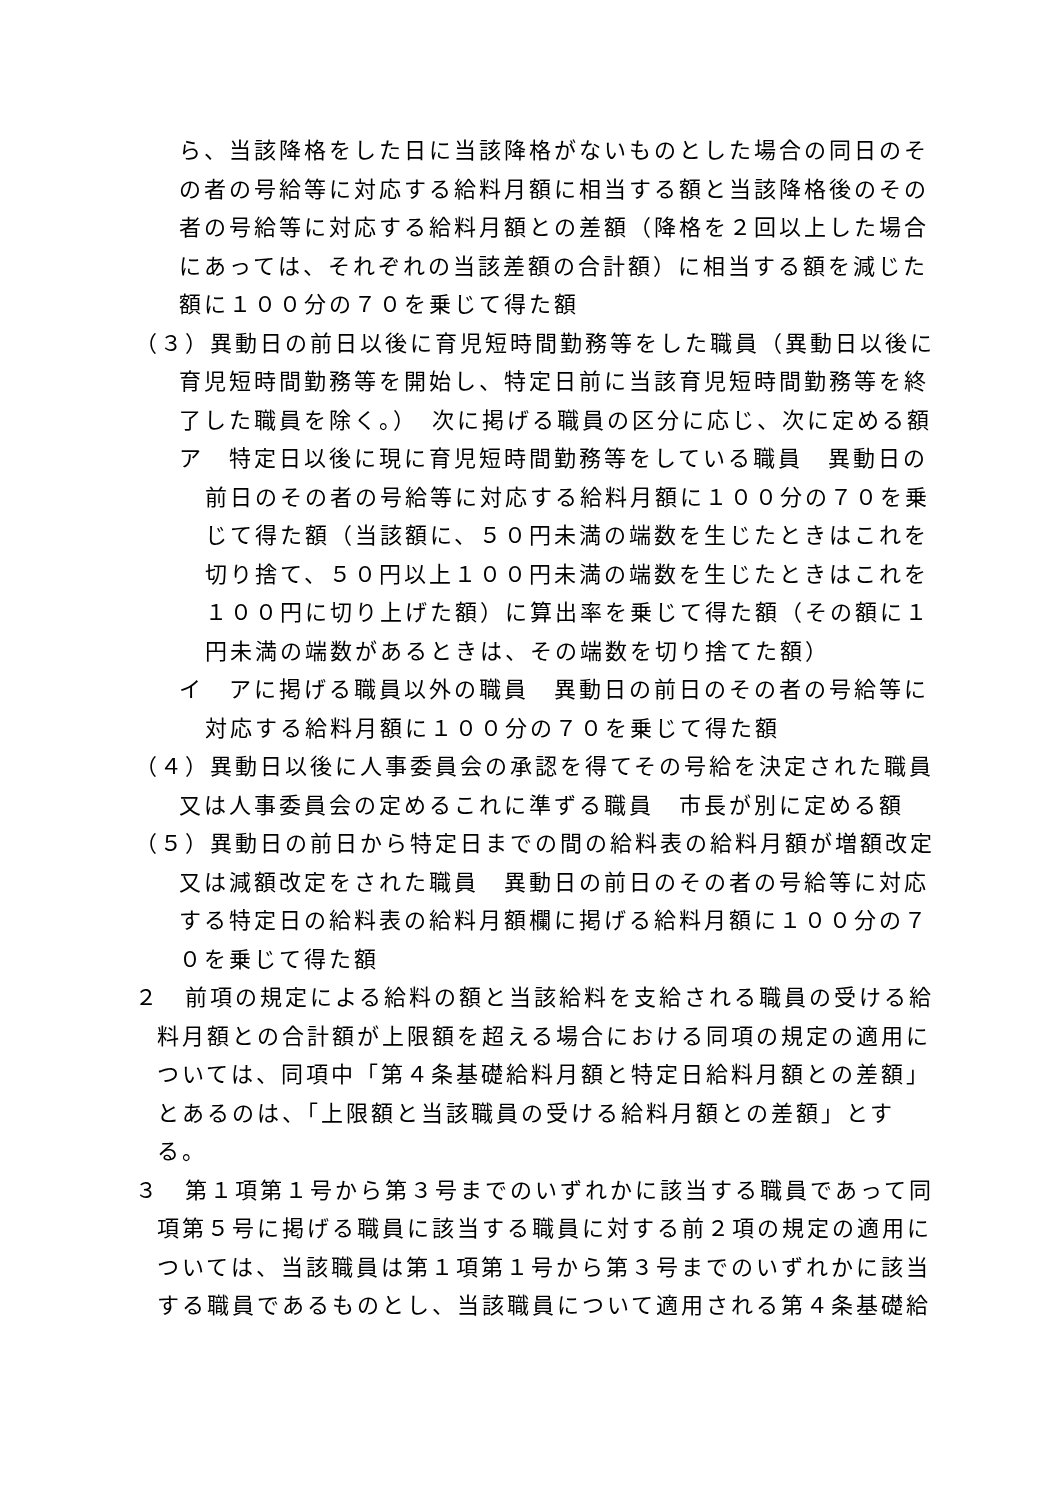ら、当該降格をした日に当該降格がないものとした場合の同日のその者の号給等に対応する給料月額に相当する額と当該降格後のその者の号給等に対応する給料月額との差額（降格を２回以上した場合にあっては、それぞれの当該差額の合計額）に相当する額を減じた額に１００分の７０を乗じて得た額
（３）異動日の前日以後に育児短時間勤務等をした職員（異動日以後に育児短時間勤務等を開始し、特定日前に当該育児短時間勤務等を終了した職員を除く。）　次に掲げる職員の区分に応じ、次に定める額
ア　特定日以後に現に育児短時間勤務等をしている職員　異動日の前日のその者の号給等に対応する給料月額に１００分の７０を乗じて得た額（当該額に、５０円未満の端数を生じたときはこれを切り捨て、５０円以上１００円未満の端数を生じたときはこれを１００円に切り上げた額）に算出率を乗じて得た額（その額に１円未満の端数があるときは、その端数を切り捨てた額）
イ　アに掲げる職員以外の職員　異動日の前日のその者の号給等に対応する給料月額に１００分の７０を乗じて得た額
（４）異動日以後に人事委員会の承認を得てその号給を決定された職員又は人事委員会の定めるこれに準ずる職員　市長が別に定める額
（５）異動日の前日から特定日までの間の給料表の給料月額が増額改定又は減額改定をされた職員　異動日の前日のその者の号給等に対応する特定日の給料表の給料月額欄に掲げる給料月額に１００分の７０を乗じて得た額
２　前項の規定による給料の額と当該給料を支給される職員の受ける給料月額との合計額が上限額を超える場合における同項の規定の適用については、同項中「第４条基礎給料月額と特定日給料月額との差額」とあるのは、「上限額と当該職員の受ける給料月額との差額」とする。
３　第１項第１号から第３号までのいずれかに該当する職員であって同項第５号に掲げる職員に該当する職員に対する前２項の規定の適用については、当該職員は第１項第１号から第３号までのいずれかに該当する職員であるものとし、当該職員について適用される第４条基礎給